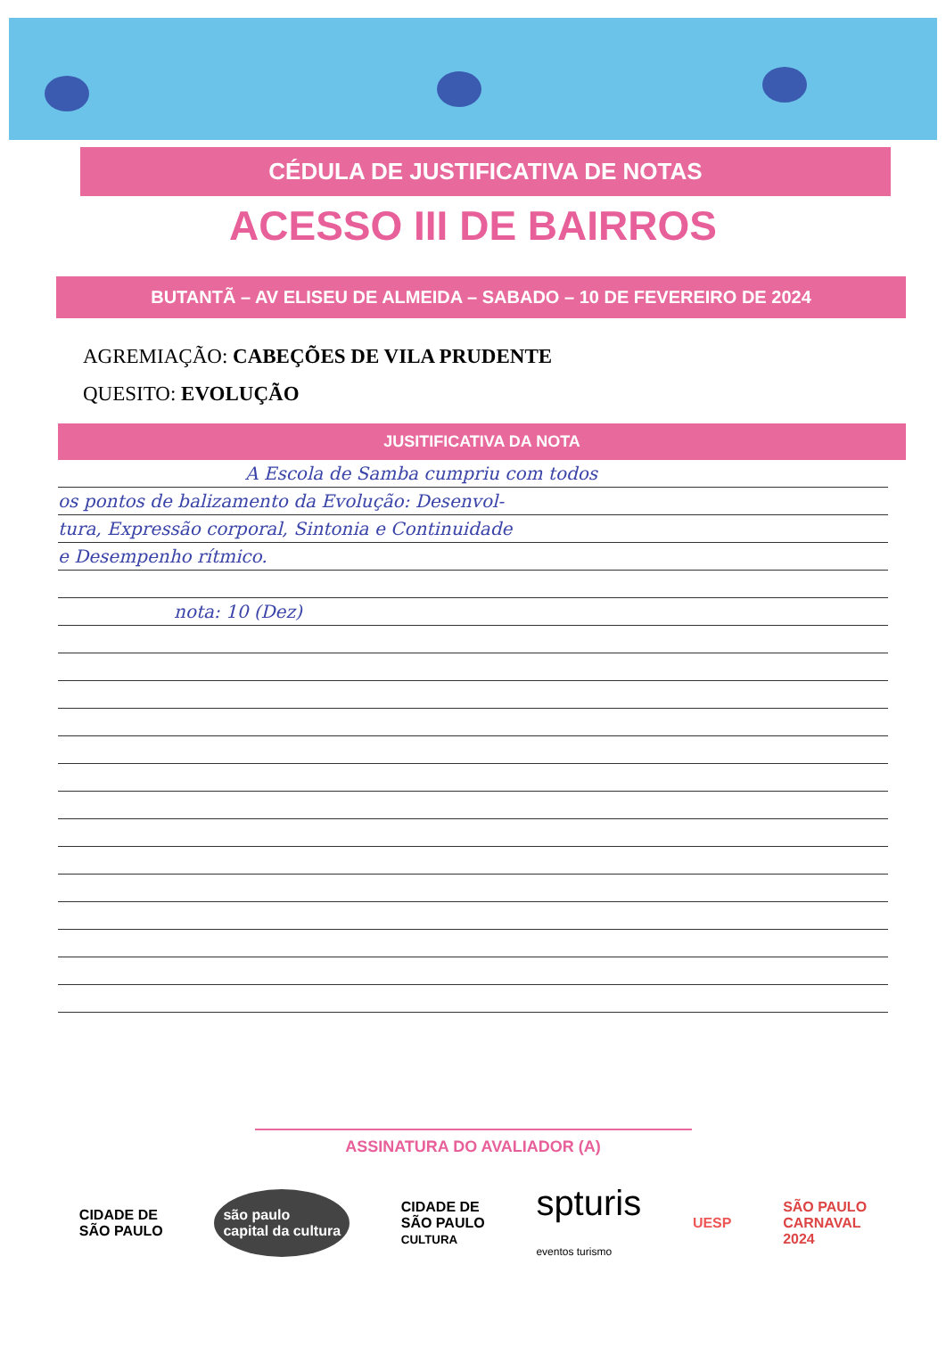CÉDULA DE JUSTIFICATIVA DE NOTAS
ACESSO III DE BAIRROS
BUTANTÃ – AV ELISEU DE ALMEIDA – SABADO – 10 DE FEVEREIRO DE 2024
AGREMIAÇÃO: CABEÇÕES DE VILA PRUDENTE
QUESITO: EVOLUÇÃO
JUSITIFICATIVA DA NOTA
A Escola de Samba cumpriu com todos
os pontos de balizamento da Evolução: Desenvol-
tura, Expressão corporal, Sintonia e Continuidade
e Desempenho rítmico.
nota: 10 (Dez)
ASSINATURA DO AVALIADOR (A)
CIDADE DE
SÃO PAULO
são paulo
capital da cultura
CIDADE DE
SÃO PAULO
CULTURA
spturis
eventos turismo
UESP
SÃO PAULO
CARNAVAL
2024